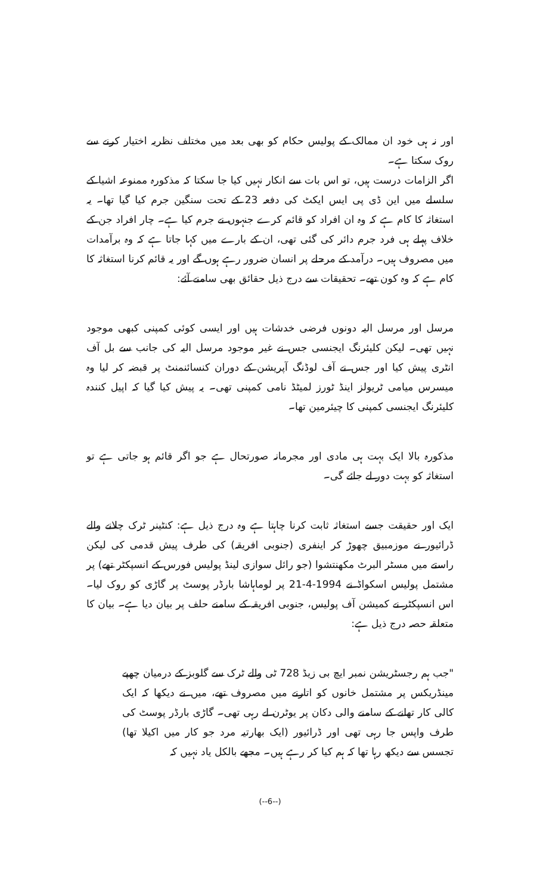اور نہ ہی خود ان ممالک کے پولیس حکام کو بھی بعد میں مختلف نظریہ اختیار کرنے سے روک سکتا ہے۔
اگر الزامات درست ہیں، تو اس بات سے انکار نہیں کیا جا سکتا کہ مذکورہ ممنوعہ اشیا کے سلسلے میں این ڈی پی ایس ایکٹ کی دفعہ 23 کے تحت سنگین جرم کیا گیا تھا۔ یہ استغاثہ کا کام ہے کہ وہ ان افراد کو قائم کرے جنہوں نے جرم کیا ہے۔ چار افراد جن کے خلاف پہلے ہی فرد جرم دائر کی گئی تھی، ان کے بارے میں کہا جاتا ہے کہ وہ برآمدات میں مصروف ہیں۔ درآمد کے مرحلے پر انسان ضرور رہے ہوں گے اور یہ قائم کرنا استغاثہ کا کام ہے کہ وہ کون تھے۔ تحقیقات سے درج ذیل حقائق بھی سامنے آئے:
مرسل اور مرسل الیہ دونوں فرضی خدشات ہیں اور ایسی کوئی کمپنی کبھی موجود نہیں تھی۔ لیکن کلیئرنگ ایجنسی جس نے غیر موجود مرسل الیہ کی جانب سے بل آف انٹری پیش کیا اور جس نے آف لوڈنگ آپریشن کے دوران کنسائنمنٹ پر قبضہ کر لیا وہ میسرس میامی ٹریولز اینڈ ٹورز لمیٹڈ نامی کمپنی تھی۔ یہ پیش کیا گیا کہ اپیل کنندہ کلیئرنگ ایجنسی کمپنی کا چیئرمین تھا۔
مذکورہ بالا ایک بہت ہی مادی اور مجرمانہ صورتحال ہے جو اگر قائم ہو جاتی ہے تو استغاثہ کو بہت دور لے جائے گی۔
ایک اور حقیقت جسے استغاثہ ثابت کرنا چاہتا ہے وہ درج ذیل ہے: کنٹینر ٹرک چلانے والے ڈرائیور نے موزمبیق چھوڑ کر اینفری (جنوبی افریقہ) کی طرف پیش قدمی کی لیکن راستے میں مسٹر البرٹ مکھنتشوا (جو رائل سوازی لینڈ پولیس فورس کے انسپکٹر تھے) پر مشتمل پولیس اسکواڈ نے 1994-4-21 پر لوماہاشا بارڈر پوسٹ پر گاڑی کو روک لیا۔ اس انسپکٹر نے کمیشن آف پولیس، جنوبی افریقہ کے سامنے حلف پر بیان دیا ہے۔ بیان کا متعلقہ حصہ درج ذیل ہے:
"جب ہم رجسٹریشن نمبر ایچ بی زیڈ 728 ٹی والے ٹرک سے گلوبز کے درمیان چھپے مینڈریکس پر مشتمل خانوں کو اتارنے میں مصروف تھے، میں نے دیکھا کہ ایک کالی کار تھانے کے سامنے والی دکان پر یوٹرن لے رہی تھی۔ گاڑی بارڈر پوسٹ کی طرف واپس جا رہی تھی اور ڈرائیور (ایک بھارتیہ مرد جو کار میں اکیلا تھا) تجسس سے دیکھ رہا تھا کہ ہم کیا کر رہے ہیں۔ مجھے بالکل یاد نہیں کہ
(--6--)